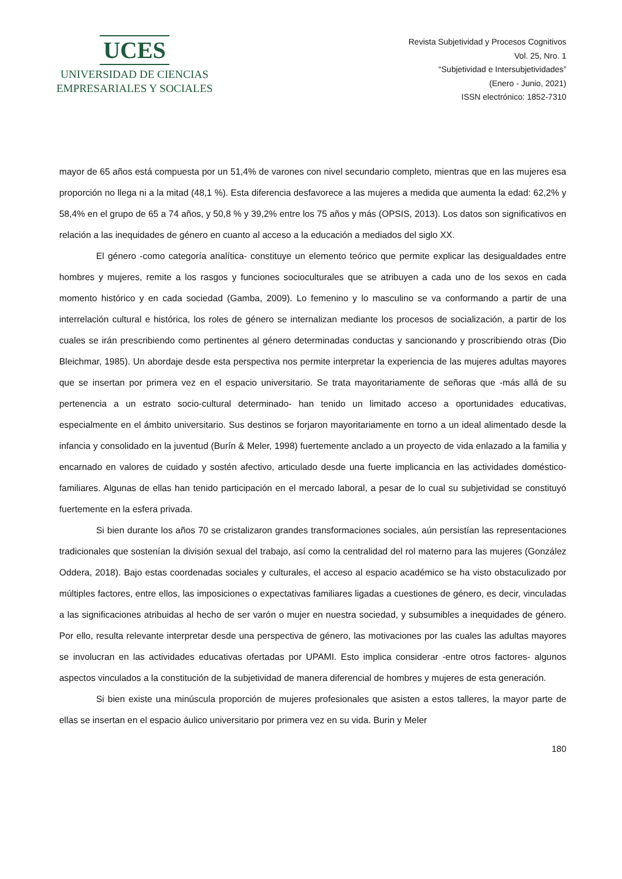UCES
UNIVERSIDAD DE CIENCIAS
EMPRESARIALES Y SOCIALES
Revista Subjetividad y Procesos Cognitivos
Vol. 25, Nro. 1
“Subjetividad e Intersubjetividades”
(Enero - Junio, 2021)
ISSN electrónico: 1852-7310
mayor de 65 años está compuesta por un 51,4% de varones con nivel secundario completo, mientras que en las mujeres esa proporción no llega ni a la mitad (48,1 %). Esta diferencia desfavorece a las mujeres a medida que aumenta la edad: 62,2% y 58,4% en el grupo de 65 a 74 años, y 50,8 % y 39,2% entre los 75 años y más (OPSIS, 2013). Los datos son significativos en relación a las inequidades de género en cuanto al acceso a la educación a mediados del siglo XX.
El género -como categoría analítica- constituye un elemento teórico que permite explicar las desigualdades entre hombres y mujeres, remite a los rasgos y funciones socioculturales que se atribuyen a cada uno de los sexos en cada momento histórico y en cada sociedad (Gamba, 2009). Lo femenino y lo masculino se va conformando a partir de una interrelación cultural e histórica, los roles de género se internalizan mediante los procesos de socialización, a partir de los cuales se irán prescribiendo como pertinentes al género determinadas conductas y sancionando y proscribiendo otras (Dio Bleichmar, 1985). Un abordaje desde esta perspectiva nos permite interpretar la experiencia de las mujeres adultas mayores que se insertan por primera vez en el espacio universitario. Se trata mayoritariamente de señoras que -más allá de su pertenencia a un estrato socio-cultural determinado- han tenido un limitado acceso a oportunidades educativas, especialmente en el ámbito universitario. Sus destinos se forjaron mayoritariamente en torno a un ideal alimentado desde la infancia y consolidado en la juventud (Burín & Meler, 1998) fuertemente anclado a un proyecto de vida enlazado a la familia y encarnado en valores de cuidado y sostén afectivo, articulado desde una fuerte implicancia en las actividades doméstico-familiares. Algunas de ellas han tenido participación en el mercado laboral, a pesar de lo cual su subjetividad se constituyó fuertemente en la esfera privada.
Si bien durante los años 70 se cristalizaron grandes transformaciones sociales, aún persistían las representaciones tradicionales que sostenían la división sexual del trabajo, así como la centralidad del rol materno para las mujeres (González Oddera, 2018). Bajo estas coordenadas sociales y culturales, el acceso al espacio académico se ha visto obstaculizado por múltiples factores, entre ellos, las imposiciones o expectativas familiares ligadas a cuestiones de género, es decir, vinculadas a las significaciones atribuidas al hecho de ser varón o mujer en nuestra sociedad, y subsumibles a inequidades de género. Por ello, resulta relevante interpretar desde una perspectiva de género, las motivaciones por las cuales las adultas mayores se involucran en las actividades educativas ofertadas por UPAMI. Esto implica considerar -entre otros factores- algunos aspectos vinculados a la constitución de la subjetividad de manera diferencial de hombres y mujeres de esta generación.
Si bien existe una minúscula proporción de mujeres profesionales que asisten a estos talleres, la mayor parte de ellas se insertan en el espacio áulico universitario por primera vez en su vida. Burin y Meler
180